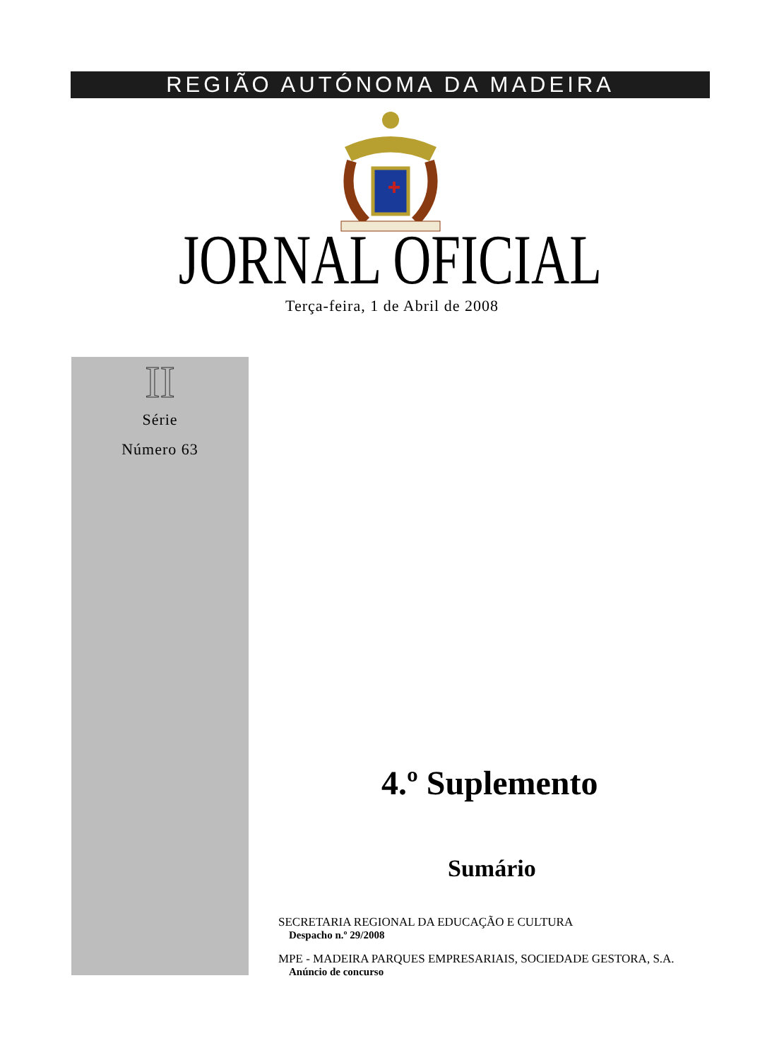REGIÃO AUTÓNOMA DA MADEIRA
JORNAL OFICIAL Terça-feira, 1 de Abril de 2008
II
Série
Número 63
4.º Suplemento
Sumário
SECRETARIA REGIONAL DA EDUCAÇÃO E CULTURA
Despacho n.º 29/2008
MPE - MADEIRA PARQUES EMPRESARIAIS, SOCIEDADE GESTORA, S.A.
Anúncio de concurso